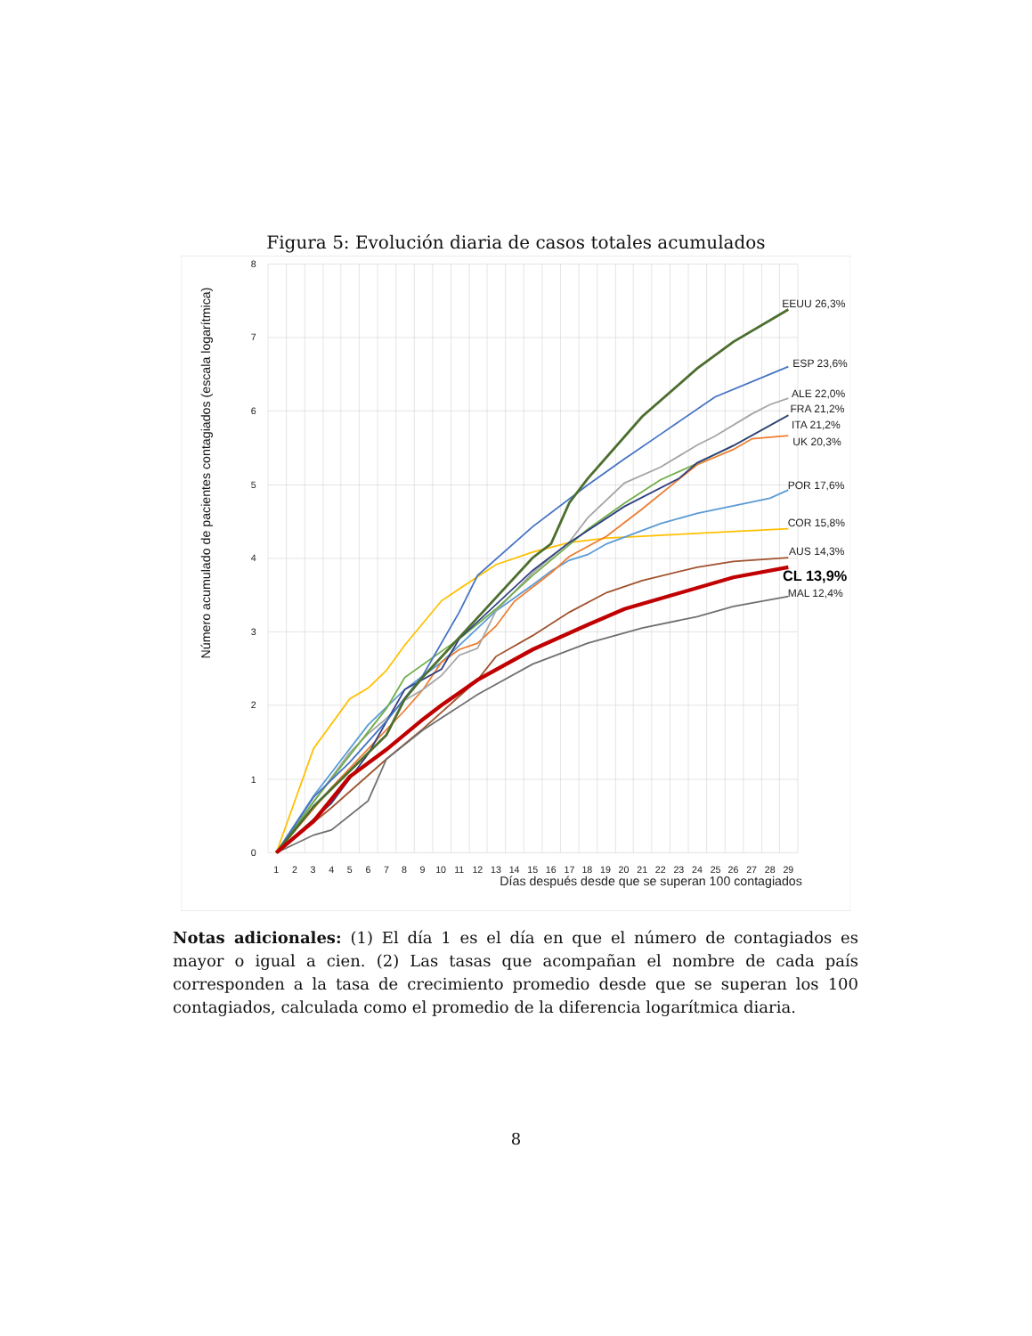Figura 5: Evolución diaria de casos totales acumulados
8
7
6
5
4
3
2
1
0
1
2
3
4
5
6
7
8
9
10
11
12
13
14
15
16
17
18
19
20
21
22
23
24
25
26
27
28
29
Días después desde que se superan 100 contagiados
Número acumulado de pacientes contagiados (escala logarítmica)
EEUU 26,3%
ESP 23,6%
ALE 22,0%
FRA 21,2%
ITA 21,2%
UK 20,3%
POR 17,6%
COR 15,8%
AUS 14,3%
CL 13,9%
MAL 12,4%
Notas adicionales: (1) El día 1 es el día en que el número de contagiados es mayor o igual a cien. (2) Las tasas que acompañan el nombre de cada país corresponden a la tasa de crecimiento promedio desde que se superan los 100 contagiados, calculada como el promedio de la diferencia logarítmica diaria.
8